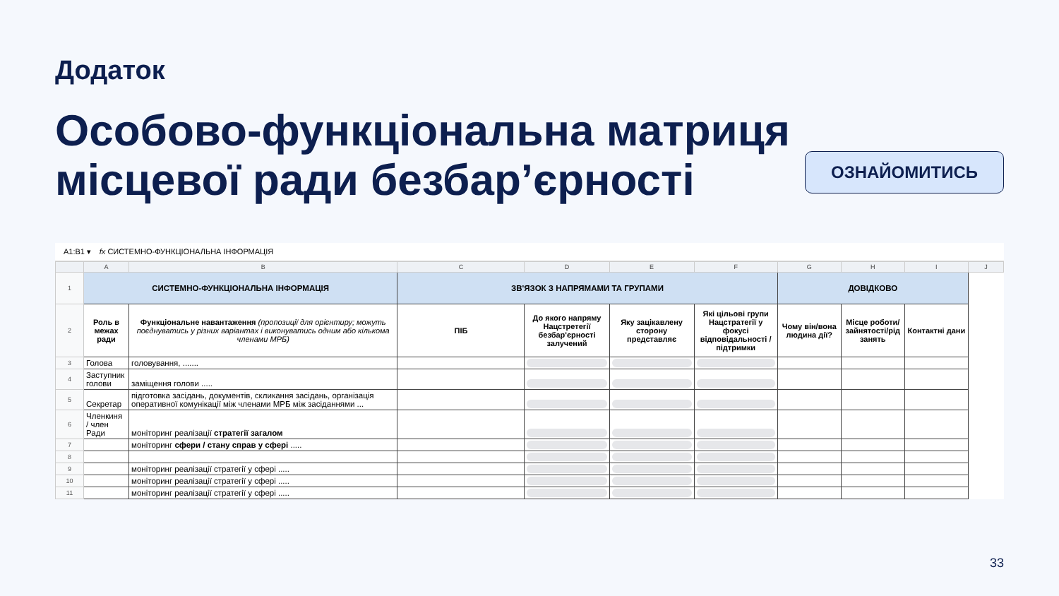Додаток
Особово-функціональна матриця місцевої ради безбар’єрності
ОЗНАЙОМИТИСЬ
A1:B1 ▾ fx СИСТЕМНО-ФУНКЦІОНАЛЬНА ІНФОРМАЦІЯ
| | A | B | C | D | E | F | G | H | I | J |
| --- | --- | --- | --- | --- | --- | --- | --- | --- | --- | --- |
| 1 | СИСТЕМНО-ФУНКЦІОНАЛЬНА ІНФОРМАЦІЯ | | ЗВ'ЯЗОК З НАПРЯМАМИ ТА ГРУПАМИ | | | | ДОВІДКОВО | | | |
| 2 | Роль в межах ради | Функціональне навантаження (пропозиції для орієнтиру; можуть поєднуватись у різних варіантах і виконуватись одним або кількома членами МРБ) | ПІБ | До якого напряму Нацстретегії безбар'єрності залучений | Яку зацікавлену сторону представляє | Які цільові групи Нацстратегії у фокусі відповідальності / підтримки | Чому він/вона людина дії? | Місце роботи/зайнятості/рід занять | Контактні дани | |
| 3 | Голова | головування, ....... | | | | | | | | |
| 4 | Заступник голови | заміщення голови ..... | | | | | | | | |
| 5 | Секретар | підготовка засідань, документів, скликання засідань, організація оперативної комунікації між членами МРБ між засіданнями ... | | | | | | | | |
| 6 | Членкиня / член Ради | моніторинг реалізації стратегії загалом | | | | | | | | |
| 7 | | моніторинг сфери / стану справ у сфері ..... | | | | | | | | |
| 8 | | | | | | | | | | |
| 9 | | моніторинг реалізації стратегії у сфері ..... | | | | | | | | |
| 10 | | моніторинг реалізації стратегії у сфері ..... | | | | | | | | |
| 11 | | моніторинг реалізації стратегії у сфері ..... | | | | | | | | |
33